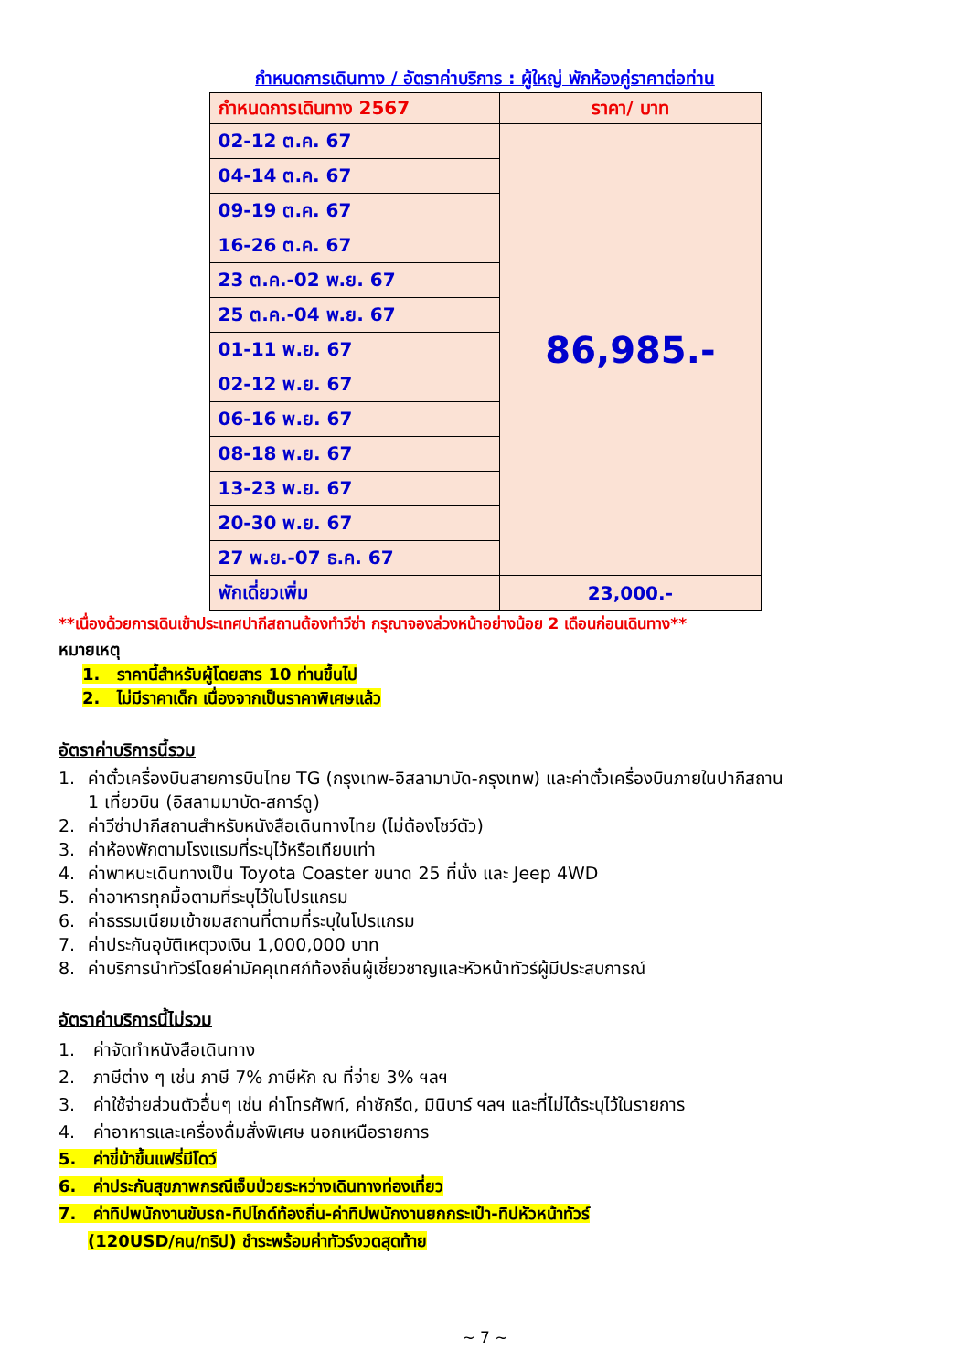กำหนดการเดินทาง / อัตราค่าบริการ : ผู้ใหญ่ พักห้องคู่ราคาต่อท่าน
| กำหนดการเดินทาง 2567 | ราคา/ บาท |
| --- | --- |
| 02-12 ต.ค. 67 | 86,985.- |
| 04-14 ต.ค. 67 | |
| 09-19 ต.ค. 67 | |
| 16-26 ต.ค. 67 | |
| 23 ต.ค.-02 พ.ย. 67 | |
| 25 ต.ค.-04 พ.ย. 67 | |
| 01-11 พ.ย. 67 | |
| 02-12 พ.ย. 67 | |
| 06-16 พ.ย. 67 | |
| 08-18 พ.ย. 67 | |
| 13-23 พ.ย. 67 | |
| 20-30 พ.ย. 67 | |
| 27 พ.ย.-07 ธ.ค. 67 | |
| พักเดี่ยวเพิ่ม | 23,000.- |
**เนื่องด้วยการเดินเข้าประเทศปากีสถานต้องทำวีซ่า กรุณาจองล่วงหน้าอย่างน้อย 2 เดือนก่อนเดินทาง**
หมายเหตุ
1. ราคานี้สำหรับผู้โดยสาร 10 ท่านขึ้นไป
2. ไม่มีราคาเด็ก เนื่องจากเป็นราคาพิเศษแล้ว
อัตราค่าบริการนี้รวม
1. ค่าตั๋วเครื่องบินสายการบินไทย TG (กรุงเทพ-อิสลามาบัด-กรุงเทพ) และค่าตั๋วเครื่องบินภายในปากีสถาน
1 เที่ยวบิน (อิสลามมาบัด-สการ์ดู)
2. ค่าวีซ่าปากีสถานสำหรับหนังสือเดินทางไทย (ไม่ต้องโชว์ตัว)
3. ค่าห้องพักตามโรงแรมที่ระบุไว้หรือเทียบเท่า
4. ค่าพาหนะเดินทางเป็น Toyota Coaster ขนาด 25 ที่นั่ง และ Jeep 4WD
5. ค่าอาหารทุกมื้อตามที่ระบุไว้ในโปรแกรม
6. ค่าธรรมเนียมเข้าชมสถานที่ตามที่ระบุในโปรแกรม
7. ค่าประกันอุบัติเหตุวงเงิน 1,000,000 บาท
8. ค่าบริการนำทัวร์โดยค่ามัคคุเทศก์ท้องถิ่นผู้เชี่ยวชาญและหัวหน้าทัวร์ผู้มีประสบการณ์
อัตราค่าบริการนี้ไม่รวม
1. ค่าจัดทำหนังสือเดินทาง
2. ภาษีต่าง ๆ เช่น ภาษี 7% ภาษีหัก ณ ที่จ่าย 3% ฯลฯ
3. ค่าใช้จ่ายส่วนตัวอื่นๆ เช่น ค่าโทรศัพท์, ค่าซักรีด, มินิบาร์ ฯลฯ และที่ไม่ได้ระบุไว้ในรายการ
4. ค่าอาหารและเครื่องดื่มสั่งพิเศษ นอกเหนือรายการ
5. ค่าขี่ม้าขึ้นแฟรี่มีโดว์
6. ค่าประกันสุขภาพกรณีเจ็บป่วยระหว่างเดินทางท่องเที่ยว
7. ค่าทิปพนักงานขับรถ-ทิปไกด์ท้องถิ่น-ค่าทิปพนักงานยกกระเป๋า-ทิปหัวหน้าทัวร์
(120USD/คน/ทริป) ชำระพร้อมค่าทัวร์งวดสุดท้าย
~ 7 ~